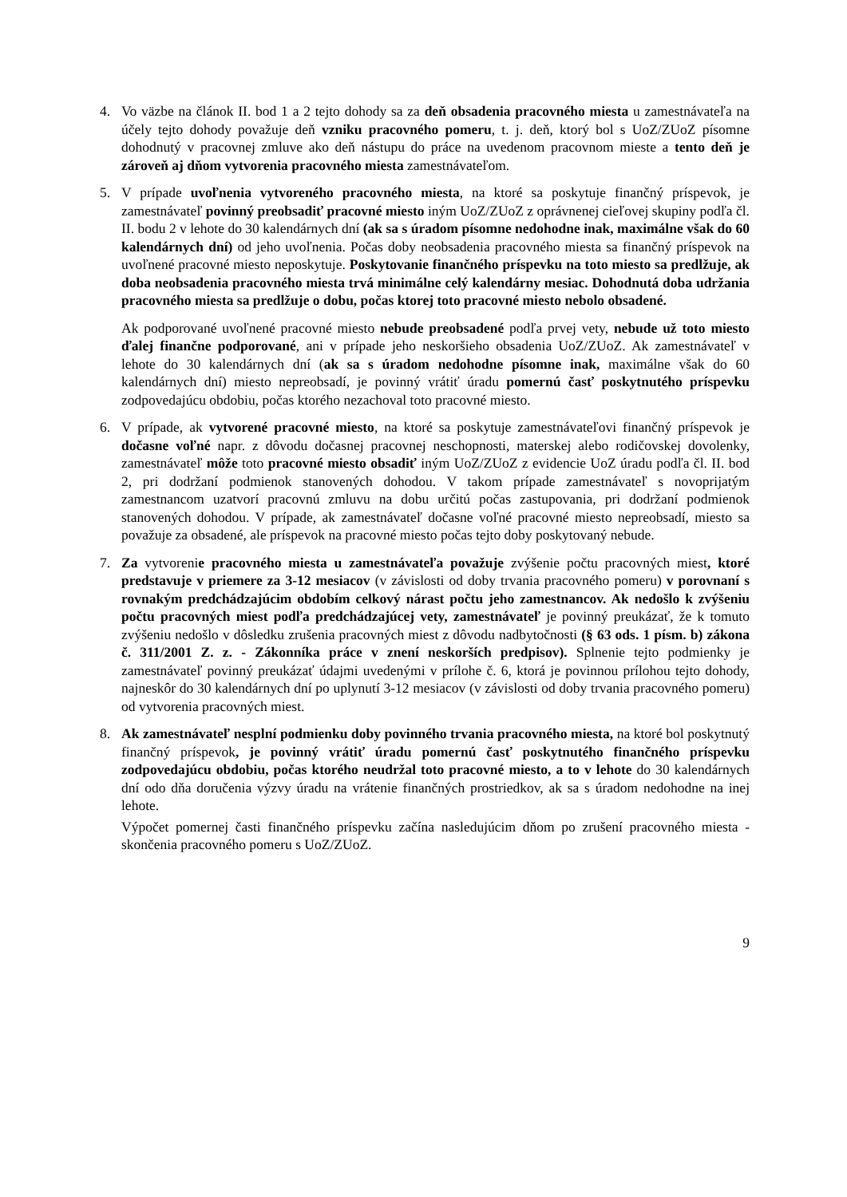4. Vo väzbe na článok II. bod 1 a 2 tejto dohody sa za deň obsadenia pracovného miesta u zamestnávateľa na účely tejto dohody považuje deň vzniku pracovného pomeru, t. j. deň, ktorý bol s UoZ/ZUoZ písomne dohodnutý v pracovnej zmluve ako deň nástupu do práce na uvedenom pracovnom mieste a tento deň je zároveň aj dňom vytvorenia pracovného miesta zamestnávateľom.
5. V prípade uvoľnenia vytvoreného pracovného miesta, na ktoré sa poskytuje finančný príspevok, je zamestnávateľ povinný preobsadiť pracovné miesto iným UoZ/ZUoZ z oprávnenej cieľovej skupiny podľa čl. II. bodu 2 v lehote do 30 kalendárnych dní (ak sa s úradom písomne nedohodne inak, maximálne však do 60 kalendárnych dní) od jeho uvoľnenia. Počas doby neobsadenia pracovného miesta sa finančný príspevok na uvoľnené pracovné miesto neposkytuje. Poskytovanie finančného príspevku na toto miesto sa predlžuje, ak doba neobsadenia pracovného miesta trvá minimálne celý kalendárny mesiac. Dohodnutá doba udržania pracovného miesta sa predlžuje o dobu, počas ktorej toto pracovné miesto nebolo obsadené.
Ak podporované uvoľnené pracovné miesto nebude preobsadené podľa prvej vety, nebude už toto miesto ďalej finančne podporované, ani v prípade jeho neskoršieho obsadenia UoZ/ZUoZ. Ak zamestnávateľ v lehote do 30 kalendárnych dní (ak sa s úradom nedohodne písomne inak, maximálne však do 60 kalendárnych dní) miesto nepreobsadí, je povinný vrátiť úradu pomernú časť poskytnutého príspevku zodpovedajúcu obdobiu, počas ktorého nezachoval toto pracovné miesto.
6. V prípade, ak vytvorené pracovné miesto, na ktoré sa poskytuje zamestnávateľovi finančný príspevok je dočasne voľné napr. z dôvodu dočasnej pracovnej neschopnosti, materskej alebo rodičovskej dovolenky, zamestnávateľ môže toto pracovné miesto obsadiť iným UoZ/ZUoZ z evidencie UoZ úradu podľa čl. II. bod 2, pri dodržaní podmienok stanovených dohodou. V takom prípade zamestnávateľ s novoprijatým zamestnancom uzatvorí pracovnú zmluvu na dobu určitú počas zastupovania, pri dodržaní podmienok stanovených dohodou. V prípade, ak zamestnávateľ dočasne voľné pracovné miesto nepreobsadí, miesto sa považuje za obsadené, ale príspevok na pracovné miesto počas tejto doby poskytovaný nebude.
7. Za vytvorenie pracovného miesta u zamestnávateľa považuje zvýšenie počtu pracovných miest, ktoré predstavuje v priemere za 3-12 mesiacov (v závislosti od doby trvania pracovného pomeru) v porovnaní s rovnakým predchádzajúcim obdobím celkový nárast počtu jeho zamestnancov. Ak nedošlo k zvýšeniu počtu pracovných miest podľa predchádzajúcej vety, zamestnávateľ je povinný preukázať, že k tomuto zvýšeniu nedošlo v dôsledku zrušenia pracovných miest z dôvodu nadbytočnosti (§ 63 ods. 1 písm. b) zákona č. 311/2001 Z. z. - Zákonníka práce v znení neskorších predpisov). Splnenie tejto podmienky je zamestnávateľ povinný preukázať údajmi uvedenými v prílohe č. 6, ktorá je povinnou prílohou tejto dohody, najneskôr do 30 kalendárnych dní po uplynutí 3-12 mesiacov (v závislosti od doby trvania pracovného pomeru) od vytvorenia pracovných miest.
8. Ak zamestnávateľ nesplní podmienku doby povinného trvania pracovného miesta, na ktoré bol poskytnutý finančný príspevok, je povinný vrátiť úradu pomernú časť poskytnutého finančného príspevku zodpovedajúcu obdobiu, počas ktorého neudržal toto pracovné miesto, a to v lehote do 30 kalendárnych dní odo dňa doručenia výzvy úradu na vrátenie finančných prostriedkov, ak sa s úradom nedohodne na inej lehote.
Výpočet pomernej časti finančného príspevku začína nasledujúcim dňom po zrušení pracovného miesta - skončenia pracovného pomeru s UoZ/ZUoZ.
9